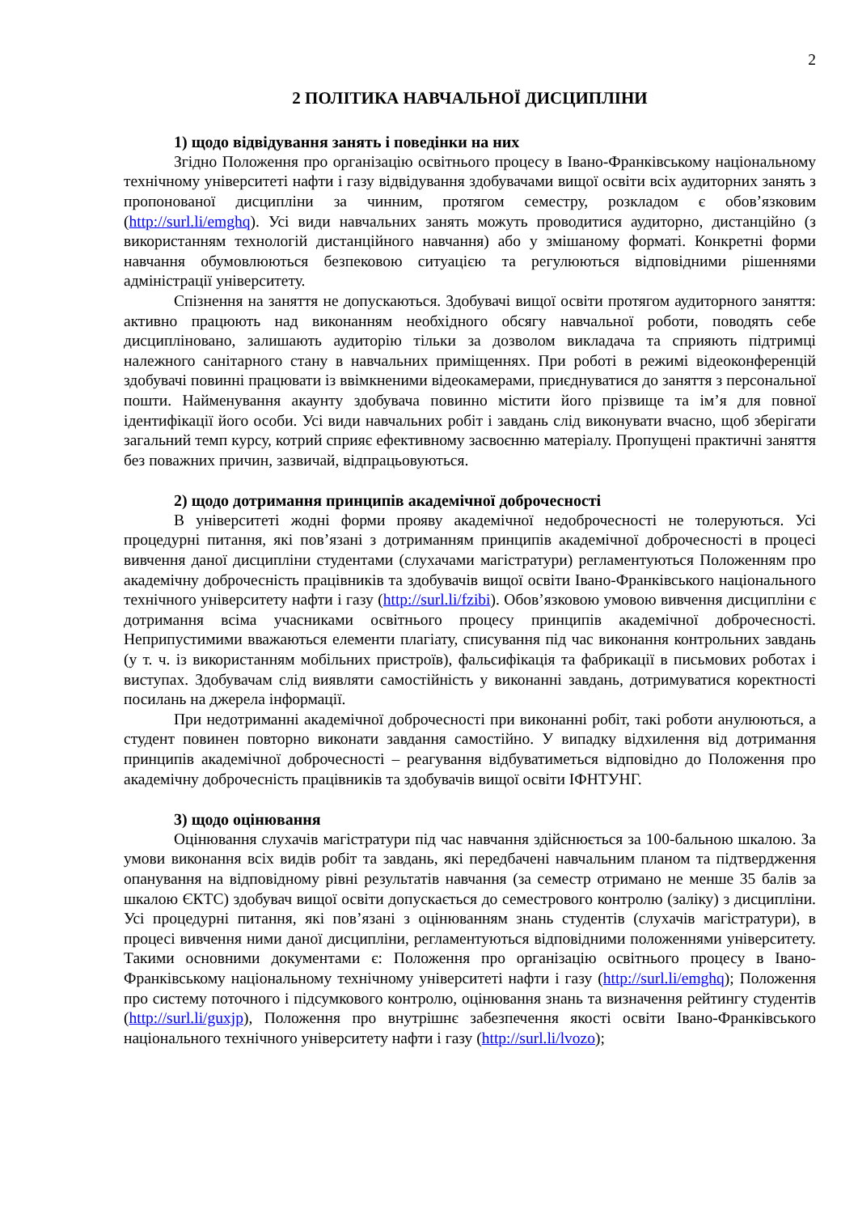2
2 ПОЛІТИКА НАВЧАЛЬНОЇ ДИСЦИПЛІНИ
1) щодо відвідування занять і поведінки на них
Згідно Положення про організацію освітнього процесу в Івано-Франківському національному технічному університеті нафти і газу відвідування здобувачами вищої освіти всіх аудиторних занять з пропонованої дисципліни за чинним, протягом семестру, розкладом є обов’язковим (http://surl.li/emghq). Усі види навчальних занять можуть проводитися аудиторно, дистанційно (з використанням технологій дистанційного навчання) або у змішаному форматі. Конкретні форми навчання обумовлюються безпековою ситуацією та регулюються відповідними рішеннями адміністрації університету.
Спізнення на заняття не допускаються. Здобувачі вищої освіти протягом аудиторного заняття: активно працюють над виконанням необхідного обсягу навчальної роботи, поводять себе дисципліновано, залишають аудиторію тільки за дозволом викладача та сприяють підтримці належного санітарного стану в навчальних приміщеннях. При роботі в режимі відеоконференцій здобувачі повинні працювати із ввімкненими відеокамерами, приєднуватися до заняття з персональної пошти. Найменування акаунту здобувача повинно містити його прізвище та ім’я для повної ідентифікації його особи. Усі види навчальних робіт і завдань слід виконувати вчасно, щоб зберігати загальний темп курсу, котрий сприяє ефективному засвоєнню матеріалу. Пропущені практичні заняття без поважних причин, зазвичай, відпрацьовуються.
2) щодо дотримання принципів академічної доброчесності
В університеті жодні форми прояву академічної недоброчесності не толеруються. Усі процедурні питання, які пов’язані з дотриманням принципів академічної доброчесності в процесі вивчення даної дисципліни студентами (слухачами магістратури) регламентуються Положенням про академічну доброчесність працівників та здобувачів вищої освіти Івано-Франківського національного технічного університету нафти і газу (http://surl.li/fzibi). Обов’язковою умовою вивчення дисципліни є дотримання всіма учасниками освітнього процесу принципів академічної доброчесності. Неприпустимими вважаються елементи плагіату, списування під час виконання контрольних завдань (у т. ч. із використанням мобільних пристроїв), фальсифікація та фабрикації в письмових роботах і виступах. Здобувачам слід виявляти самостійність у виконанні завдань, дотримуватися коректності посилань на джерела інформації.
При недотриманні академічної доброчесності при виконанні робіт, такі роботи анулюються, а студент повинен повторно виконати завдання самостійно. У випадку відхилення від дотримання принципів академічної доброчесності – реагування відбуватиметься відповідно до Положення про академічну доброчесність працівників та здобувачів вищої освіти ІФНТУНГ.
3) щодо оцінювання
Оцінювання слухачів магістратури під час навчання здійснюється за 100-бальною шкалою. За умови виконання всіх видів робіт та завдань, які передбачені навчальним планом та підтвердження опанування на відповідному рівні результатів навчання (за семестр отримано не менше 35 балів за шкалою ЄКТС) здобувач вищої освіти допускається до семестрового контролю (заліку) з дисципліни. Усі процедурні питання, які пов’язані з оцінюванням знань студентів (слухачів магістратури), в процесі вивчення ними даної дисципліни, регламентуються відповідними положеннями університету. Такими основними документами є: Положення про організацію освітнього процесу в Івано-Франківському національному технічному університеті нафти і газу (http://surl.li/emghq); Положення про систему поточного і підсумкового контролю, оцінювання знань та визначення рейтингу студентів (http://surl.li/guxjp), Положення про внутрішнє забезпечення якості освіти Івано-Франківського національного технічного університету нафти і газу (http://surl.li/lvozo);